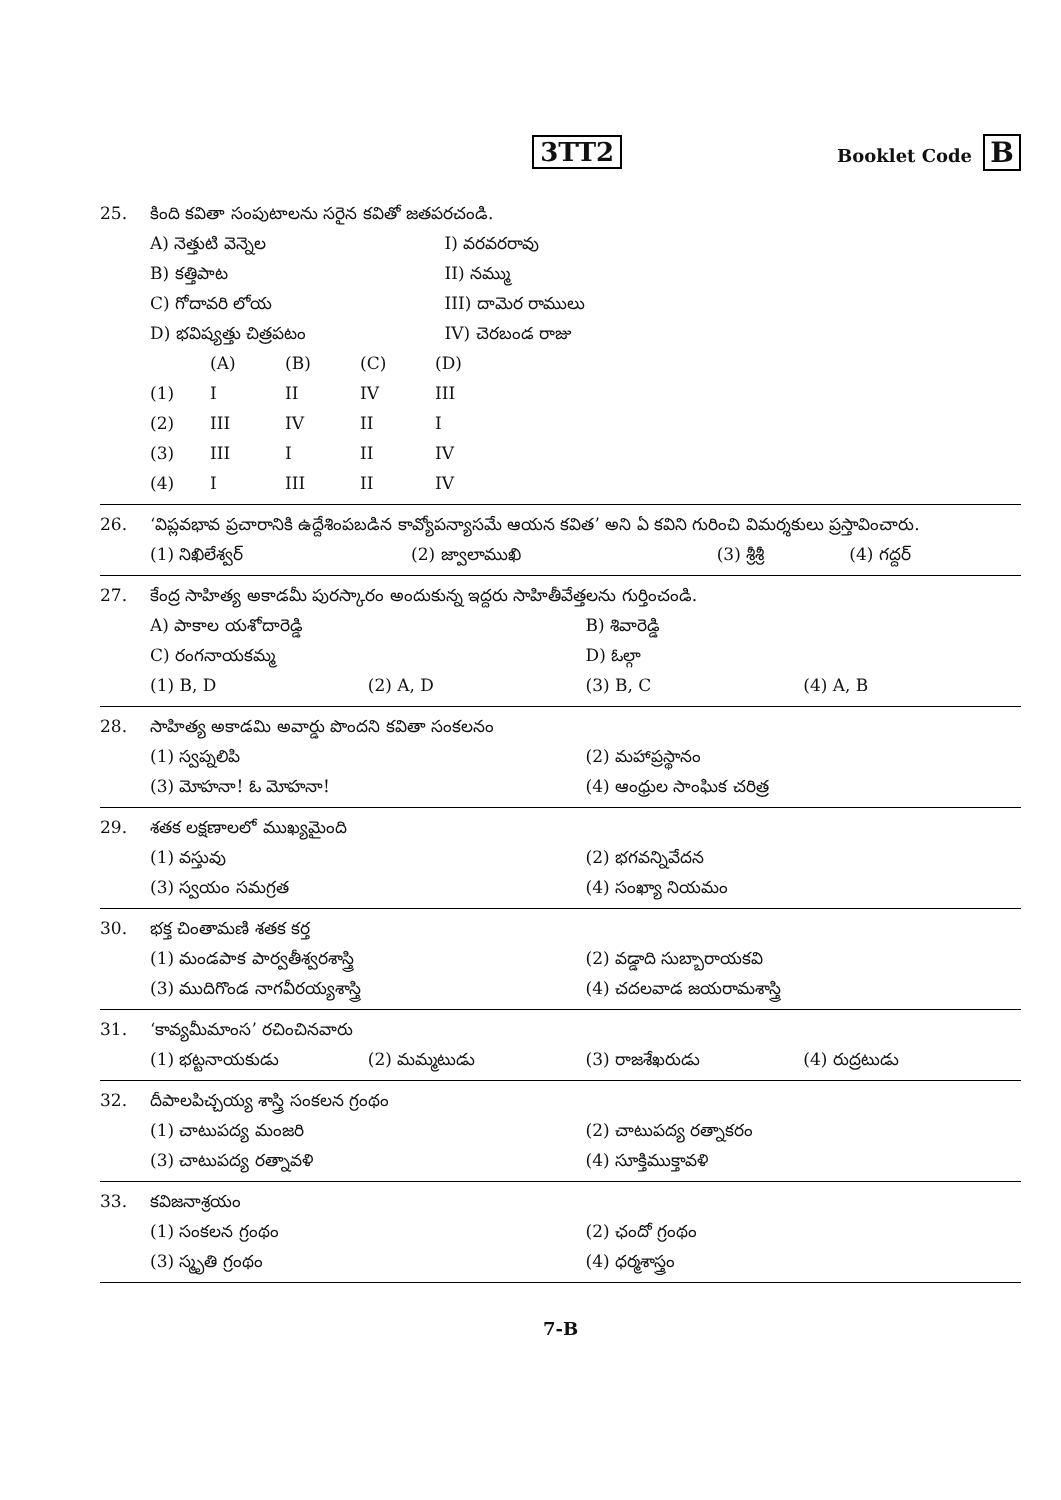3TT2
Booklet Code B
25. కింది కవితా సంపుటాలను సరైన కవితో జతపరచండి.
| A) నెత్తుటి వెన్నెల | I) వరవరరావు |
| B) కత్తిపాట | II) నమ్ము |
| C) గోదావరి లోయ | III) దామెర రాములు |
| D) భవిష్యత్తు చిత్రపటం | IV) చెరబండ రాజు |
| | (A) | (B) | (C) | (D) |
| --- | --- | --- | --- | --- |
| (1) | I | II | IV | III |
| (2) | III | IV | II | I |
| (3) | III | I | II | IV |
| (4) | I | III | II | IV |
26. ‘విప్లవభావ ప్రచారానికి ఉద్దేశింపబడిన కావ్యోపన్యాసమే ఆయన కవిత’ అని ఏ కవిని గురించి విమర్శకులు ప్రస్తావించారు.
| (1) నిఖిలేశ్వర్ | (2) జ్వాలాముఖి | (3) శ్రీశ్రీ | (4) గద్దర్ |
27. కేంద్ర సాహిత్య అకాడమీ పురస్కారం అందుకున్న ఇద్దరు సాహితీవేత్తలను గుర్తించండి.
| A) పాకాల యశోదారెడ్డి | | B) శివారెడ్డి | |
| C) రంగనాయకమ్మ | | D) ఓల్గా | |
| (1) B, D | (2) A, D | (3) B, C | (4) A, B |
28. సాహిత్య అకాడమి అవార్డు పొందని కవితా సంకలనం
| (1) స్వప్నలిపి | (2) మహాప్రస్థానం |
| (3) మోహనా! ఓ మోహనా! | (4) ఆంధ్రుల సాంఘిక చరిత్ర |
29. శతక లక్షణాలలో ముఖ్యమైంది
| (1) వస్తువు | (2) భగవన్నివేదన |
| (3) స్వయం సమగ్రత | (4) సంఖ్యా నియమం |
30. భక్త చింతామణి శతక కర్త
| (1) మండపాక పార్వతీశ్వరశాస్త్రి | (2) వడ్డాది సుబ్బారాయకవి |
| (3) ముదిగొండ నాగవీరయ్యశాస్త్రి | (4) చదలవాడ జయరామశాస్త్రి |
31. ‘కావ్యమీమాంస’ రచించినవారు
| (1) భట్టనాయకుడు | (2) మమ్మటుడు | (3) రాజశేఖరుడు | (4) రుద్రటుడు |
32. దీపాలపిచ్చయ్య శాస్త్రి సంకలన గ్రంథం
| (1) చాటుపద్య మంజరి | (2) చాటుపద్య రత్నాకరం |
| (3) చాటుపద్య రత్నావళి | (4) సూక్తిముక్తావళి |
33. కవిజనాశ్రయం
| (1) సంకలన గ్రంథం | (2) ఛందో గ్రంథం |
| (3) స్మృతి గ్రంథం | (4) ధర్మశాస్త్రం |
7-B